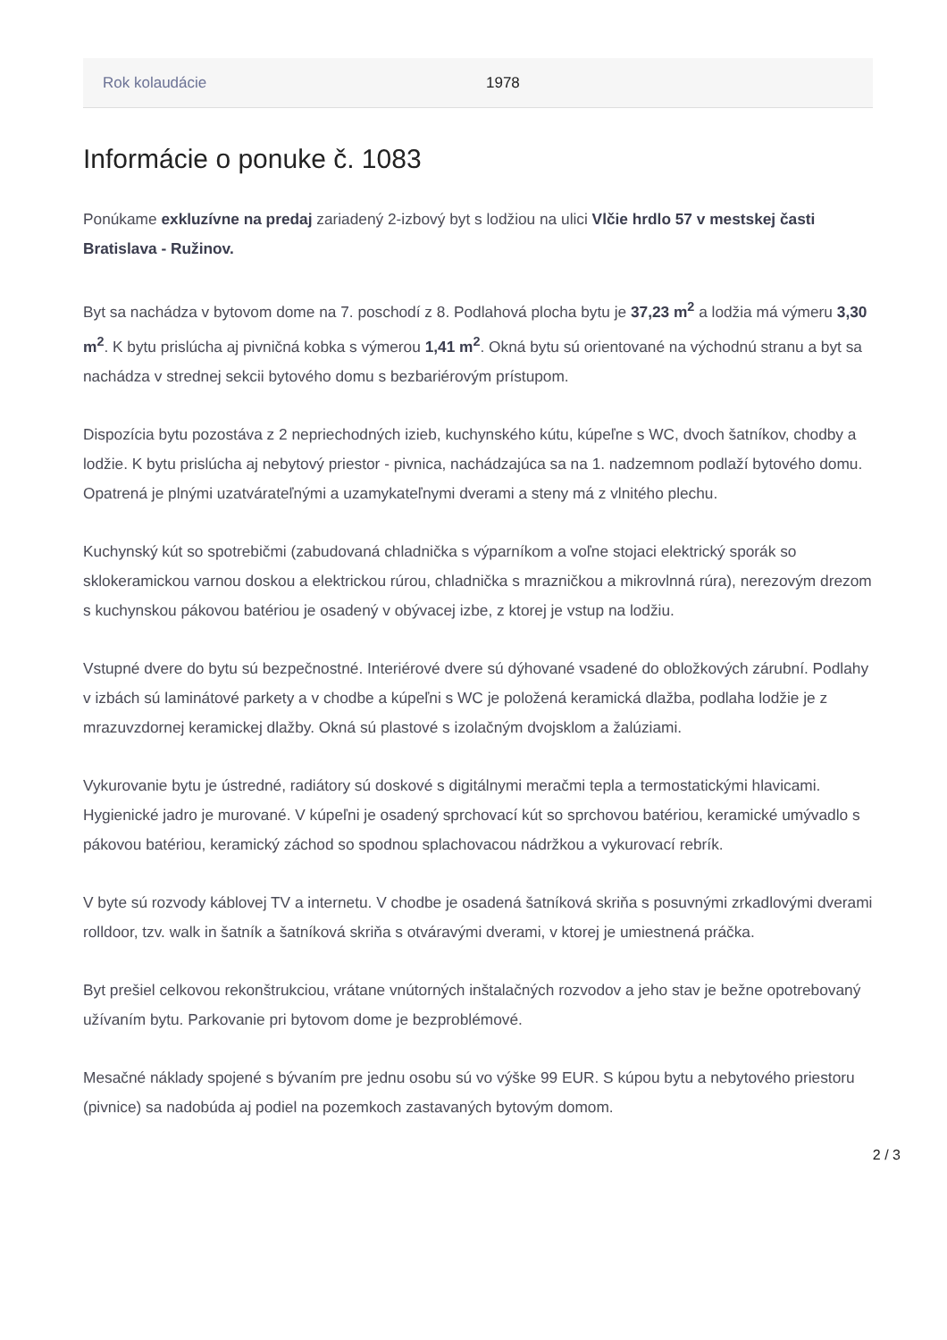| Rok kolaudácie | 1978 |
Informácie o ponuke č. 1083
Ponúkame exkluzívne na predaj zariadený 2-izbový byt s lodžiou na ulici Vlčie hrdlo 57 v mestskej časti Bratislava - Ružinov.
Byt sa nachádza v bytovom dome na 7. poschodí z 8. Podlahová plocha bytu je 37,23 m<sup>2</sup> a lodžia má výmeru 3,30 m<sup>2</sup>. K bytu prislúcha aj pivničná kobka s výmerou 1,41 m<sup>2</sup>. Okná bytu sú orientované na východnú stranu a byt sa nachádza v strednej sekcii bytového domu s bezbariérovým prístupom.
Dispozícia bytu pozostáva z 2 nepriechodných izieb, kuchynského kútu, kúpeľne s WC, dvoch šatníkov, chodby a lodžie. K bytu prislúcha aj nebytový priestor - pivnica, nachádzajúca sa na 1. nadzemnom podlaží bytového domu. Opatrená je plnými uzatvárateľnými a uzamykateľnymi dverami a steny má z vlnitého plechu.
Kuchynský kút so spotrebičmi (zabudovaná chladnička s výparníkom a voľne stojaci elektrický sporák so sklokeramickou varnou doskou a elektrickou rúrou, chladnička s mrazničkou a mikrovlnná rúra), nerezovým drezom s kuchynskou pákovou batériou je osadený v obývacej izbe, z ktorej je vstup na lodžiu.
Vstupné dvere do bytu sú bezpečnostné. Interiérové dvere sú dýhované vsadené do obložkových zárubní. Podlahy v izbách sú laminátové parkety a v chodbe a kúpeľni s WC je položená keramická dlažba, podlaha lodžie je z mrazuvzdornej keramickej dlažby. Okná sú plastové s izolačným dvojsklom a žalúziami.
Vykurovanie bytu je ústredné, radiátory sú doskové s digitálnymi meračmi tepla a termostatickými hlavicami. Hygienické jadro je murované. V kúpeľni je osadený sprchovací kút so sprchovou batériou, keramické umývadlo s pákovou batériou, keramický záchod so spodnou splachovacou nádržkou a vykurovací rebrík.
V byte sú rozvody káblovej TV a internetu. V chodbe je osadená šatníková skriňa s posuvnými zrkadlovými dverami rolldoor, tzv. walk in šatník a šatníková skriňa s otváravými dverami, v ktorej je umiestnená práčka.
Byt prešiel celkovou rekonštrukciou, vrátane vnútorných inštalačných rozvodov a jeho stav je bežne opotrebovaný užívaním bytu. Parkovanie pri bytovom dome je bezproblémové.
Mesačné náklady spojené s bývaním pre jednu osobu sú vo výške 99 EUR. S kúpou bytu a nebytového priestoru (pivnice) sa nadobúda aj podiel na pozemkoch zastavaných bytovým domom.
2 / 3